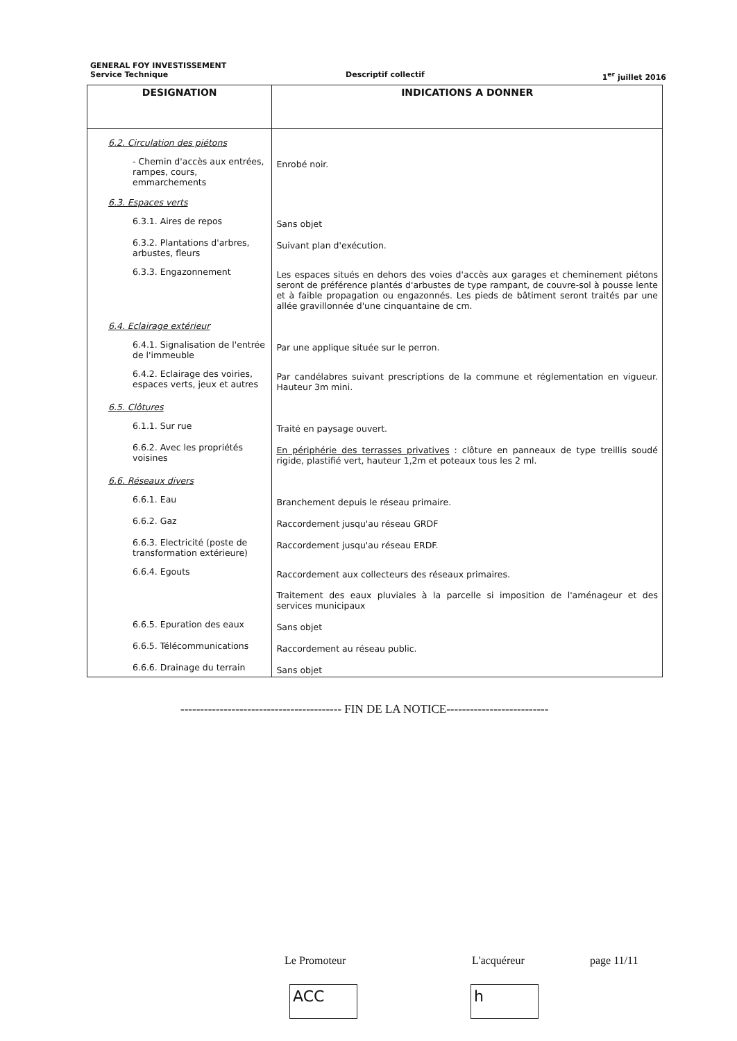GENERAL FOY INVESTISSEMENT
Service Technique Descriptif collectif 1<sup>er</sup> juillet 2016
| DESIGNATION | INDICATIONS A DONNER |
| --- | --- |
| 6.2. Circulation des piétons | |
| - Chemin d'accès aux entrées, rampes, cours, emmarchements | Enrobé noir. |
| 6.3. Espaces verts | |
| 6.3.1. Aires de repos | Sans objet |
| 6.3.2. Plantations d'arbres, arbustes, fleurs | Suivant plan d'exécution. |
| 6.3.3. Engazonnement | Les espaces situés en dehors des voies d'accès aux garages et cheminement piétons seront de préférence plantés d'arbustes de type rampant, de couvre-sol à pousse lente et à faible propagation ou engazonnés. Les pieds de bâtiment seront traités par une allée gravillonnée d'une cinquantaine de cm. |
| 6.4. Eclairage extérieur | |
| 6.4.1. Signalisation de l'entrée de l'immeuble | Par une applique située sur le perron. |
| 6.4.2. Eclairage des voiries, espaces verts, jeux et autres | Par candélabres suivant prescriptions de la commune et réglementation en vigueur. Hauteur 3m mini. |
| 6.5. Clôtures | |
| 6.1.1. Sur rue | Traité en paysage ouvert. |
| 6.6.2. Avec les propriétés voisines | En périphérie des terrasses privatives : clôture en panneaux de type treillis soudé rigide, plastifié vert, hauteur 1,2m et poteaux tous les 2 ml. |
| 6.6. Réseaux divers | |
| 6.6.1. Eau | Branchement depuis le réseau primaire. |
| 6.6.2. Gaz | Raccordement jusqu'au réseau GRDF |
| 6.6.3. Electricité (poste de transformation extérieure) | Raccordement jusqu'au réseau ERDF. |
| 6.6.4. Egouts | Raccordement aux collecteurs des réseaux primaires. Traitement des eaux pluviales à la parcelle si imposition de l'aménageur et des services municipaux |
| 6.6.5. Epuration des eaux | Sans objet |
| 6.6.5. Télécommunications | Raccordement au réseau public. |
| 6.6.6. Drainage du terrain | Sans objet |
----------------------------------------- FIN DE LA NOTICE--------------------------
Le Promoteur L'acquéreur page 11/11
ACC h